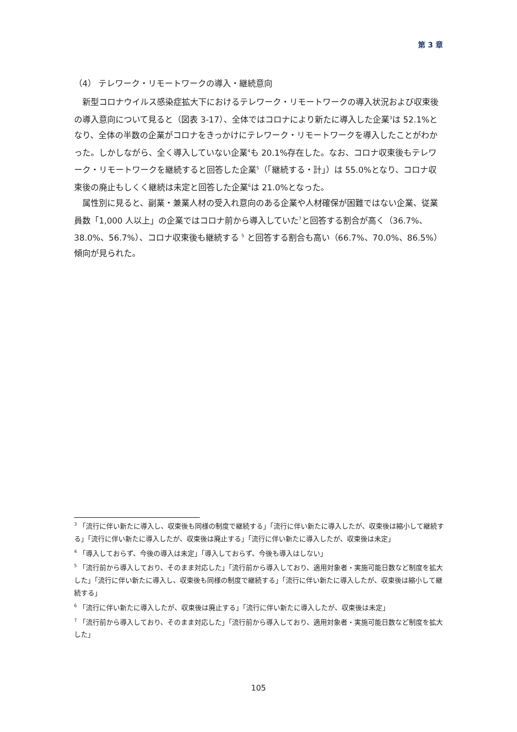第 3 章
（4） テレワーク・リモートワークの導入・継続意向
新型コロナウイルス感染症拡大下におけるテレワーク・リモートワークの導入状況および収束後の導入意向について見ると（図表 3-17）、全体ではコロナにより新たに導入した企業<sup>3</sup>は 52.1%となり、全体の半数の企業がコロナをきっかけにテレワーク・リモートワークを導入したことがわかった。しかしながら、全く導入していない企業<sup>4</sup>も 20.1%存在した。なお、コロナ収束後もテレワーク・リモートワークを継続すると回答した企業<sup>5</sup>（「継続する・計」）は 55.0%となり、コロナ収束後の廃止もしくく継続は未定と回答した企業<sup>6</sup>は 21.0%となった。
属性別に見ると、副業・兼業人材の受入れ意向のある企業や人材確保が困難ではない企業、従業員数「1,000 人以上」の企業ではコロナ前から導入していた<sup>7</sup>と回答する割合が高く（36.7%、38.0%、56.7%）、コロナ収束後も継続する <sup>5</sup> と回答する割合も高い（66.7%、70.0%、86.5%）傾向が見られた。
<sup>3</sup> 「流行に伴い新たに導入し、収束後も同様の制度で継続する」「流行に伴い新たに導入したが、収束後は縮小して継続する」「流行に伴い新たに導入したが、収束後は廃止する」「流行に伴い新たに導入したが、収束後は未定」
<sup>4</sup> 「導入しておらず、今後の導入は未定」「導入しておらず、今後も導入はしない」
<sup>5</sup> 「流行前から導入しており、そのまま対応した」「流行前から導入しており、適用対象者・実施可能日数など制度を拡大した」「流行に伴い新たに導入し、収束後も同様の制度で継続する」「流行に伴い新たに導入したが、収束後は縮小して継続する」
<sup>6</sup> 「流行に伴い新たに導入したが、収束後は廃止する」「流行に伴い新たに導入したが、収束後は未定」
<sup>7</sup> 「流行前から導入しており、そのまま対応した」「流行前から導入しており、適用対象者・実施可能日数など制度を拡大した」
105